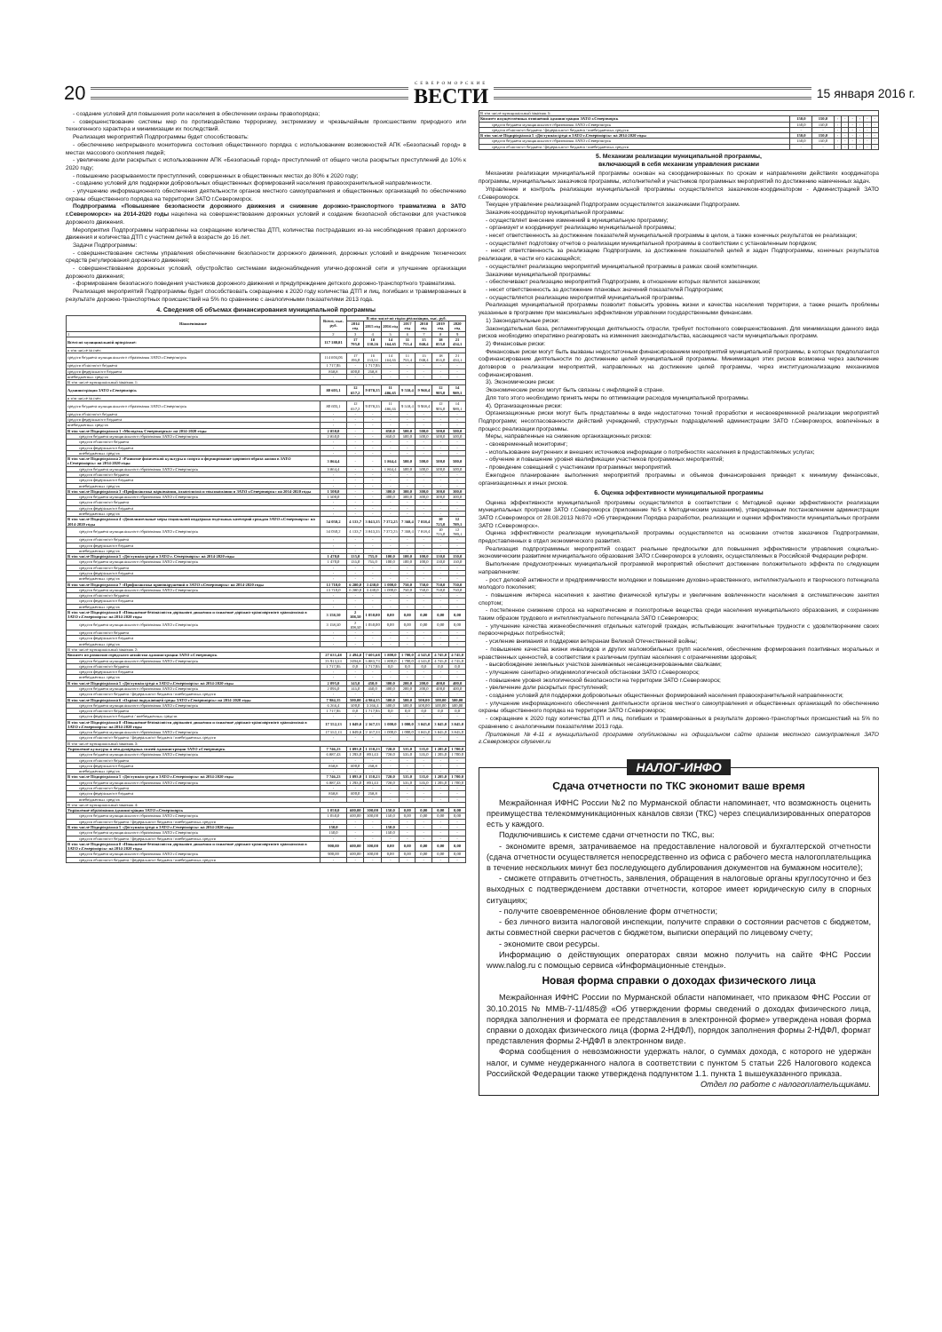20
СЕВЕРОМОРСКИЕ
ВЕСТИ
15 января 2016 г.
- создание условий для повышения роли населения в обеспечении охраны правопорядка;
- совершенствование системы мер по противодействию терроризму, экстремизму и чрезвычайным происшествиям природного или техногенного характера и минимизации их последствий.
Реализация мероприятий Подпрограммы будет способствовать:
- обеспечению непрерывного мониторинга состояния общественного порядка с использованием возможностей АПК «Безопасный город» в местах массового скопления людей;
- увеличению доли раскрытых с использованием АПК «Безопасный город» преступлений от общего числа раскрытых преступлений до 10% к 2020 году;
- повышению раскрываемости преступлений, совершенных в общественных местах до 80% к 2020 году;
- созданию условий для поддержки добровольных общественных формирований населения правоохранительной направленности.
- улучшению информационного обеспечения деятельности органов местного самоуправления и общественных организаций по обеспечению охраны общественного порядка на территории ЗАТО г.Североморск.
Подпрограмма «Повышение безопасности дорожного движения и снижение дорожно-транспортного травматизма в ЗАТО г.Североморск» на 2014-2020 годы нацелена на совершенствование дорожных условий и создание безопасной обстановки для участников дорожного движения.
Мероприятия Подпрограммы направлены на сокращение количества ДТП, количества пострадавших из-за несоблюдения правил дорожного движения и количества ДТП с участием детей в возрасте до 16 лет.
Задачи Подпрограммы:
- совершенствование системы управления обеспечением безопасности дорожного движения, дорожных условий и внедрение технических средств регулирования дорожного движения;
- совершенствование дорожных условий, обустройство системами видеонаблюдения улично-дорожной сети и улучшение организации дорожного движения;
- формирование безопасного поведения участников дорожного движения и предупреждение детского дорожно-транспортного травматизма.
Реализация мероприятий Подпрограммы будет способствовать сокращению к 2020 году количества ДТП и лиц, погибших и травмированных в результате дорожно-транспортных происшествий на 5% по сравнению с аналогичными показателями 2013 года.
4. Сведения об объемах финансирования муниципальной программы
| Наименование | Всего, тыс. руб. | В том числе по годам реализации, тыс. руб. | | | | | | |
| --- | --- | --- | --- | --- | --- | --- | --- | --- |
| | | 2014 год | 2015 год | 2016 год | 2017 год | 2018 год | 2019 год | 2020 год |
| 1 | 2 | 3 | 4 | 5 | 6 | 7 | 8 | 9 |
| Всего по муниципальной программе: | 117 180,81 | 17 795,0 | 18 130,26 | 14 164,65 | 11 753,4 | 15 048,4 | 18 855,0 | 21 434,1 |
| в том числе за счет: | | | | | | | | |
| средств бюджета муниципального образования ЗАТО г.Североморск | 114 604,06 | 17 195,0 | 16 153,51 | 14 164,65 | 11 753,4 | 15 048,4 | 18 855,0 | 21 434,1 |
| средств областного бюджета | 1 717,95 | - | 1 717,95 | - | - | - | - | - |
| средств федерального бюджета | 858,8 | 600,0 | 258,8 | - | - | - | - | - |
| внебюджетных средств | - | - | - | - | - | - | - | - |
| В том числе муниципальный заказчик 1: | | | | | | | | |
| Администрация ЗАТО г.Североморск | 80 603,1 | 12 657,2 | 9 078,35 | 11 486,65 | 9 518,4 | 9 968,4 | 12 905,0 | 14 989,1 |
| в том числе за счет: | | | | | | | | |
| средств бюджета муниципального образования ЗАТО г.Североморск | 80 603,1 | 12 657,2 | 9 078,35 | 11 486,65 | 9 518,4 | 9 968,4 | 12 905,0 | 14 989,1 |
| средств областного бюджета | - | - | - | - | - | - | - | - |
| средств федерального бюджета | - | - | - | - | - | - | - | - |
| внебюджетных средств | - | - | - | - | - | - | - | - |
| В том числе Подпрограмма 1 «Молодежь Североморска» на 2014-2020 годы | 2 850,0 | - | - | 850,0 | 500,0 | 500,0 | 500,0 | 500,0 |
| средств бюджета муниципального образования ЗАТО г.Североморск | 2 850,0 | - | - | 850,0 | 500,0 | 500,0 | 500,0 | 500,0 |
| средств областного бюджета | - | - | - | - | - | - | - | - |
| средств федерального бюджета | - | - | - | - | - | - | - | - |
| внебюджетных средств | - | - | - | - | - | - | - | - |
| В том числе Подпрограмма 2 «Развитие физической культуры и спорта и формирование здорового образа жизни в ЗАТО г.Североморск» на 2014-2020 годы | 3 864,4 | - | - | 1 864,4 | 500,0 | 500,0 | 500,0 | 500,0 |
| средств бюджета муниципального образования ЗАТО г.Североморск | 3 864,4 | - | - | 1 864,4 | 500,0 | 500,0 | 500,0 | 500,0 |
| средств областного бюджета | - | - | - | - | - | - | - | - |
| средств федерального бюджета | - | - | - | - | - | - | - | - |
| внебюджетных средств | - | - | - | - | - | - | - | - |
| В том числе Подпрограмма 3 «Профилактика наркомании, алкоголизма и токсикомании в ЗАТО г.Североморск» на 2014-2020 годы | 1 500,0 | - | - | 300,0 | 300,0 | 300,0 | 300,0 | 300,0 |
| средств бюджета муниципального образования ЗАТО г.Североморск | 1 500,0 | - | - | 300,0 | 300,0 | 300,0 | 300,0 | 300,0 |
| средств областного бюджета | - | - | - | - | - | - | - | - |
| средств федерального бюджета | - | - | - | - | - | - | - | - |
| внебюджетных средств | - | - | - | - | - | - | - | - |
| В том числе Подпрограмма 4 «Дополнительные меры социальной поддержки отдельных категорий граждан ЗАТО г.Североморск» на 2014-2020 годы | 54 050,2 | 4 133,7 | 3 843,35 | 7 372,25 | 7 368,4 | 7 818,4 | 10 725,0 | 12 789,1 |
| средств бюджета муниципального образования ЗАТО г.Североморск | 54 050,2 | 4 133,7 | 3 843,35 | 7 372,25 | 7 368,4 | 7 818,4 | 10 725,0 | 12 789,1 |
| средств областного бюджета | - | - | - | - | - | - | - | - |
| средств федерального бюджета | - | - | - | - | - | - | - | - |
| внебюджетных средств | - | - | - | - | - | - | - | - |
| В том числе Подпрограмма 5 «Доступная среда в ЗАТО г. Североморск» на 2014-2020 годы | 1 470,0 | 135,0 | 755,0 | 100,0 | 100,0 | 100,0 | 130,0 | 150,0 |
| средств бюджета муниципального образования ЗАТО г.Североморск | 1 470,0 | 135,0 | 755,0 | 100,0 | 100,0 | 100,0 | 130,0 | 150,0 |
| средств областного бюджета | - | - | - | - | - | - | - | - |
| средств федерального бюджета | - | - | - | - | - | - | - | - |
| внебюджетных средств | - | - | - | - | - | - | - | - |
| В том числе Подпрограмма 7 «Профилактика правонарушений в ЗАТО г.Североморск» на 2014-2020 годы | 13 710,0 | 6 280,0 | 3 430,0 | 1 000,0 | 750,0 | 750,0 | 750,0 | 750,0 |
| средств бюджета муниципального образования ЗАТО г.Североморск | 13 710,0 | 6 280,0 | 3 430,0 | 1 000,0 | 750,0 | 750,0 | 750,0 | 750,0 |
| средств областного бюджета | - | - | - | - | - | - | - | - |
| средств федерального бюджета | - | - | - | - | - | - | - | - |
| внебюджетных средств | - | - | - | - | - | - | - | - |
| В том числе Подпрограмма 8 «Повышение безопасности дорожного движения и снижение дорожно-транспортного травматизма в ЗАТО г.Североморск» на 2014-2020 годы | 3 158,50 | 2 108,50 | 1 050,00 | 0,00 | 0,00 | 0,00 | 0,00 | 0,00 |
| средств бюджета муниципального образования ЗАТО г.Североморск | 3 158,50 | 2 108,50 | 1 050,00 | 0,00 | 0,00 | 0,00 | 0,00 | 0,00 |
| средств областного бюджета | - | - | - | - | - | - | - | - |
| средств федерального бюджета | - | - | - | - | - | - | - | - |
| внебюджетных средств | - | - | - | - | - | - | - | - |
| В том числе муниципальный заказчик 2: | | | | | | | | |
| Комитет по развитию городского хозяйства администрации ЗАТО г.Североморск | 27 631,48 | 2 494,8 | 7 601,68 | 1 800,0 | 1 700,0 | 4 545,0 | 4 745,0 | 4 745,0 |
| средств бюджета муниципального образования ЗАТО г.Североморск | 25 913,53 | 2494,8 | 5 883,73 | 1 800,0 | 1 700,0 | 4 545,0 | 4 745,0 | 4 745,0 |
| средств областного бюджета | 1 717,95 | 0,0 | 1 717,95 | 0,0 | 0,0 | 0,0 | 0,0 | 0,0 |
| средств федерального бюджета | - | - | - | - | - | - | - | - |
| внебюджетных средств | - | - | - | - | - | - | - | - |
| В том числе Подпрограмма 5 «Доступная среда в ЗАТО г.Североморск» на 2014-2020 годы | 2 095,0 | 145,0 | 450,0 | 300,0 | 200,0 | 200,0 | 400,0 | 400,0 |
| средств бюджета муниципального образования ЗАТО г.Североморск | 2 095,0 | 145,0 | 450,0 | 300,0 | 200,0 | 200,0 | 400,0 | 400,0 |
| средств областного бюджета / федерального бюджета / внебюджетных средств | - | - | - | - | - | - | - | - |
| В том числе Подпрограмма 6 «Охрана окружающей среды ЗАТО г.Североморск» на 2014-2020 годы | 7 984,35 | 500,00 | 4 984,35 | 500,0 | 500,0 | 500,00 | 500,00 | 500,00 |
| средств бюджета муниципального образования ЗАТО г.Североморск | 6 266,4 | 500,0 | 3 266,4 | 500,0 | 500,0 | 500,00 | 500,00 | 500,00 |
| средств областного бюджета | 1 717,95 | 0,0 | 1 717,95 | 0,0 | 0,0 | 0,0 | 0,0 | 0,0 |
| средств федерального бюджета / внебюджетных средств | - | - | - | - | - | - | - | - |
| В том числе Подпрограмма 8 «Повышение безопасности дорожного движения и снижение дорожно-транспортного травматизма в ЗАТО г.Североморск» на 2014-2020 годы | 17 552,13 | 1 849,8 | 2 167,33 | 1 000,0 | 1 000,0 | 3 845,0 | 3 845,0 | 3 845,0 |
| средств бюджета муниципального образования ЗАТО г.Североморск | 17 552,13 | 1 849,8 | 2 167,33 | 1 000,0 | 1 000,0 | 3 845,0 | 3 845,0 | 3 845,0 |
| средств областного бюджета / федерального бюджета / внебюджетных средств | - | - | - | - | - | - | - | - |
| В том числе муниципальный заказчик 3: | | | | | | | | |
| Управление культуры и международных связей администрации ЗАТО г.Североморск | 7 746,23 | 1 893,0 | 1 150,23 | 728,0 | 535,0 | 535,0 | 1 205,0 | 1 700,0 |
| средств бюджета муниципального образования ЗАТО г.Североморск | 6 887,43 | 1 293,0 | 891,43 | 728,0 | 535,0 | 535,0 | 1 205,0 | 1 700,0 |
| средств областного бюджета | - | - | - | - | - | - | - | - |
| средств федерального бюджета | 858,8 | 600,0 | 258,8 | - | - | - | - | - |
| внебюджетных средств | - | - | - | - | - | - | - | - |
| В том числе Подпрограмма 5 «Доступная среда в ЗАТО г.Североморск» на 2014-2020 годы | 7 746,23 | 1 893,0 | 1 150,23 | 728,0 | 535,0 | 535,0 | 1 205,0 | 1 700,0 |
| средств бюджета муниципального образования ЗАТО г.Североморск | 6 887,43 | 1 293,0 | 891,43 | 728,0 | 535,0 | 535,0 | 1 205,0 | 1 700,0 |
| средств областного бюджета | - | - | - | - | - | - | - | - |
| средств федерального бюджета | 858,8 | 600,0 | 258,8 | - | - | - | - | - |
| внебюджетных средств | - | - | - | - | - | - | - | - |
| В том числе муниципальный заказчик 4: | | | | | | | | |
| Управление образования администрации ЗАТО г.Североморск | 1 050,0 | 600,00 | 300,00 | 150,0 | 0,00 | 0,00 | 0,00 | 0,00 |
| средств бюджета муниципального образования ЗАТО г.Североморск | 1 050,0 | 600,00 | 300,00 | 150,0 | 0,00 | 0,00 | 0,00 | 0,00 |
| средств областного бюджета / федерального бюджета / внебюджетных средств | - | - | - | - | - | - | - | - |
| В том числе Подпрограмма 5 «Доступная среда в ЗАТО г.Североморск» на 2014-2020 годы | 150,0 | - | - | 150,0 | - | - | - | - |
| средств бюджета муниципального образования ЗАТО г.Североморск | 150,0 | - | - | 150,0 | - | - | - | - |
| средств областного бюджета / федерального бюджета / внебюджетных средств | - | - | - | - | - | - | - | - |
| В том числе Подпрограмма 8 «Повышение безопасности дорожного движения и снижение дорожно-транспортного травматизма в ЗАТО г.Североморск» на 2014-2020 годы | 900,00 | 600,00 | 300,00 | 0,00 | 0,00 | 0,00 | 0,00 | 0,00 |
| средств бюджета муниципального образования ЗАТО г.Североморск | 900,00 | 600,00 | 300,00 | 0,00 | 0,00 | 0,00 | 0,00 | 0,00 |
| средств областного бюджета / федерального бюджета / внебюджетных средств | - | - | - | - | - | - | - | - |
| В том числе муниципальный заказчик 5: | | | | | | | | |
| Комитет имущественных отношений администрации ЗАТО г.Североморск | 150,0 | 150,0 | - | - | - | - | - | - |
| средств бюджета муниципального образования ЗАТО г.Североморск | 150,0 | 150,0 | - | - | - | - | - | - |
| средств областного бюджета / федерального бюджета / внебюджетных средств | - | - | - | - | - | - | - | - |
| В том числе Подпрограмма 5 «Доступная среда в ЗАТО г.Североморск» на 2014-2020 годы | 150,0 | 150,0 | - | - | - | - | - | - |
| средств бюджета муниципального образования ЗАТО г.Североморск | 150,0 | 150,0 | - | - | - | - | - | - |
| средств областного бюджета / федерального бюджета / внебюджетных средств | - | - | - | - | - | - | - | - |
5. Механизм реализации муниципальной программы,
включающий в себя механизм управления рисками
Механизм реализации муниципальной программы основан на скоординированных по срокам и направлениям действиях координатора программы, муниципальных заказчиков программы, исполнителей и участников программных мероприятий по достижению намеченных задач.
Управление и контроль реализации муниципальной программы осуществляется заказчиком-координатором - Администрацией ЗАТО г.Североморск.
Текущее управление реализацией Подпрограмм осуществляется заказчиками Подпрограмм.
Заказчик-координатор муниципальной программы:
- осуществляет внесение изменений в муниципальную программу;
- организует и координирует реализацию муниципальной программы;
- несет ответственность за достижение показателей муниципальной программы в целом, а также конечных результатов ее реализации;
- осуществляет подготовку отчетов о реализации муниципальной программы в соответствии с установленным порядком;
- несет ответственность за реализацию Подпрограмм, за достижение показателей целей и задач Подпрограммы, конечных результатов реализации, в части его касающейся;
- осуществляет реализацию мероприятий муниципальной программы в рамках своей компетенции.
Заказчики муниципальной программы:
- обеспечивают реализацию мероприятий Подпрограмм, в отношении которых является заказчиком;
- несет ответственность за достижение плановых значений показателей Подпрограмм;
- осуществляется реализацию мероприятий муниципальной программы.
Реализация муниципальной программы позволит повысить уровень жизни и качества населения территории, а также решить проблемы указанные в программе при максимально эффективном управлении государственными финансами.
1) Законодательные риски:
Законодательная база, регламентирующая деятельность отрасли, требует постоянного совершенствования. Для минимизации данного вида рисков необходимо оперативно реагировать на изменения законодательства, касающиеся части муниципальных программ.
2) Финансовые риски:
Финансовые риски могут быть вызваны недостаточным финансированием мероприятий муниципальной программы, в которых предполагается софинансирование деятельности по достижению целей муниципальной программы. Минимизация этих рисков возможна через заключение договоров о реализации мероприятий, направленных на достижение целей программы, через институционализацию механизмов софинансирования.
3). Экономические риски:
Экономические риски могут быть связаны с инфляцией в стране.
Для того этого необходимо принять меры по оптимизации расходов муниципальной программы.
4). Организационные риски:
Организационные риски могут быть представлены в виде недостаточно точной проработки и несвоевременной реализации мероприятий Подпрограмм; несогласованности действий учреждений, структурных подразделений администрации ЗАТО г.Североморск, вовлечённых в процесс реализации программы.
Меры, направленные на снижение организационных рисков:
- своевременный мониторинг;
- использование внутренних и внешних источников информации о потребностях населения в предоставляемых услугах;
- обучение и повышение уровня квалификации участников программных мероприятий;
- проведение совещаний с участниками программных мероприятий.
Ежегодное планирование выполнения мероприятий программы и объемов финансирования приведет к минимуму финансовых, организационных и иных рисков.
6. Оценка эффективности муниципальной программы
Оценка эффективности муниципальной программы осуществляется в соответствии с Методикой оценки эффективности реализации муниципальных программ ЗАТО г.Североморск (приложение №5 к Методическим указаниям), утвержденным постановлением администрации ЗАТО г.Североморск от 28.08.2013 №870 «Об утверждении Порядка разработки, реализации и оценки эффективности муниципальных программ ЗАТО г.Североморск».
Оценка эффективности реализации муниципальной программы осуществляется на основании отчетов заказчиков Подпрограммам, предоставленных в отдел экономического развития.
Реализация подпрограммных мероприятий создаст реальные предпосылки для повышения эффективности управления социально-экономическим развитием муниципального образования ЗАТО г.Североморск в условиях, осуществляемых в Российской Федерации реформ.
Выполнение предусмотренных муниципальной программой мероприятий обеспечит достижение положительного эффекта по следующим направлениям:
- рост деловой активности и предприимчивости молодежи и повышение духовно-нравственного, интеллектуального и творческого потенциала молодого поколения;
- повышение интереса населения к занятию физической культуры и увеличение вовлеченности населения в систематические занятия спортом;
- постепенное снижение спроса на наркотические и психотропные вещества среди населения муниципального образования, и сохранение таким образом трудового и интеллектуального потенциала ЗАТО г.Североморск;
- улучшение качества жизнеобеспечения отдельных категорий граждан, испытывающих значительные трудности с удовлетворением своих первоочередных потребностей;
- усиление внимания и поддержки ветеранам Великой Отечественной войны;
- повышение качества жизни инвалидов и других маломобильных групп населения, обеспечение формирования позитивных моральных и нравственных ценностей, в соответствии к различным группам населения с ограничениями здоровья;
- высвобождение земельных участков занимаемых несанкционированными свалками;
- улучшение санитарно-эпидемиологической обстановки ЗАТО г.Североморск;
- повышение уровня экологической безопасности на территории ЗАТО г.Североморск;
- увеличение доли раскрытых преступлений;
- создание условий для поддержки добровольных общественных формирований населения правоохранительной направленности;
- улучшение информационного обеспечения деятельности органов местного самоуправления и общественных организаций по обеспечению охраны общественного порядка на территории ЗАТО г.Североморск;
- сокращение к 2020 году количества ДТП и лиц, погибших и травмированных в результате дорожно-транспортных происшествий на 5% по сравнению с аналогичными показателями 2013 года.
Приложения №4-11 к муниципальной программе опубликованы на официальном сайте органов местного самоуправления ЗАТО г.Североморск citysever.ru
НАЛОГ-ИНФО
Сдача отчетности по ТКС экономит ваше время
Межрайонная ИФНС России №2 по Мурманской области напоминает, что возможность оценить преимущества телекоммуникационных каналов связи (ТКС) через специализированных операторов есть у каждого.
Подключившись к системе сдачи отчетности по ТКС, вы:
- экономите время, затрачиваемое на предоставление налоговой и бухгалтерской отчетности (сдача отчетности осуществляется непосредственно из офиса с рабочего места налогоплательщика в течение нескольких минут без последующего дублирования документов на бумажном носителе);
- сможете отправить отчетность, заявления, обращения в налоговые органы круглосуточно и без выходных с подтверждением доставки отчетности, которое имеет юридическую силу в спорных ситуациях;
- получите своевременное обновление форм отчетности;
- без личного визита налоговой инспекции, получите справки о состоянии расчетов с бюджетом, акты совместной сверки расчетов с бюджетом, выписки операций по лицевому счету;
- экономите свои ресурсы.
Информацию о действующих операторах связи можно получить на сайте ФНС России www.nalog.ru с помощью сервиса «Информационные стенды».
Новая форма справки о доходах физического лица
Межрайонная ИФНС России по Мурманской области напоминает, что приказом ФНС России от 30.10.2015 № ММВ-7-11/485@ «Об утверждении формы сведений о доходах физического лица, порядка заполнения и формата ее представления в электронной форме» утверждена новая форма справки о доходах физического лица (форма 2-НДФЛ), порядок заполнения формы 2-НДФЛ, формат представления формы 2-НДФЛ в электронном виде.
Форма сообщения о невозможности удержать налог, о суммах дохода, с которого не удержан налог, и сумме неудержанного налога в соответствии с пунктом 5 статьи 226 Налогового кодекса Российской Федерации также утверждена подпунктом 1.1. пункта 1 вышеуказанного приказа.
Отдел по работе с налогоплательщиками.